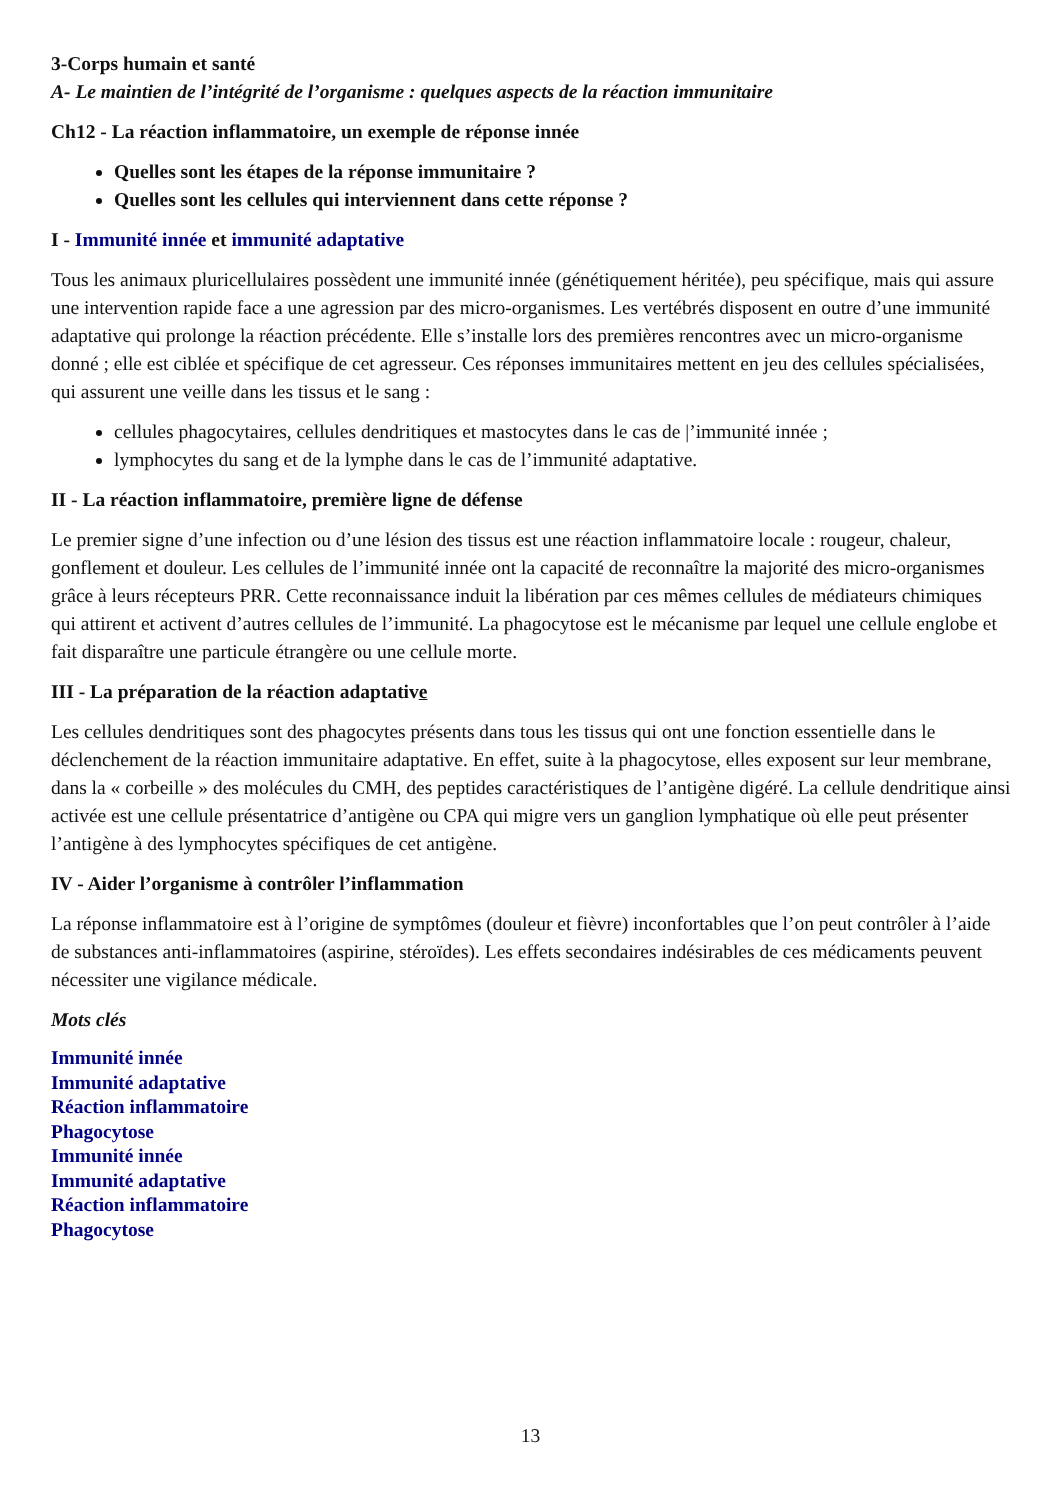3-Corps humain et santé
A- Le maintien de l’intégrité de l’organisme : quelques aspects de la réaction immunitaire
Ch12 - La réaction inflammatoire, un exemple de réponse innée
Quelles sont les étapes de la réponse immunitaire ?
Quelles sont les cellules qui interviennent dans cette réponse ?
I - Immunité innée et immunité adaptative
Tous les animaux pluricellulaires possèdent une immunité innée (génétiquement héritée), peu spécifique, mais qui assure une intervention rapide face a une agression par des micro-organismes. Les vertébrés disposent en outre d’une immunité adaptative qui prolonge la réaction précédente. Elle s’installe lors des premières rencontres avec un micro-organisme donné ; elle est ciblée et spécifique de cet agresseur. Ces réponses immunitaires mettent en jeu des cellules spécialisées, qui assurent une veille dans les tissus et le sang :
cellules phagocytaires, cellules dendritiques et mastocytes dans le cas de |’immunité innée ;
lymphocytes du sang et de la lymphe dans le cas de l’immunité adaptative.
II - La réaction inflammatoire, première ligne de défense
Le premier signe d’une infection ou d’une lésion des tissus est une réaction inflammatoire locale : rougeur, chaleur, gonflement et douleur. Les cellules de l’immunité innée ont la capacité de reconnaître la majorité des micro-organismes grâce à leurs récepteurs PRR. Cette reconnaissance induit la libération par ces mêmes cellules de médiateurs chimiques qui attirent et activent d’autres cellules de l’immunité. La phagocytose est le mécanisme par lequel une cellule englobe et fait disparaître une particule étrangère ou une cellule morte.
III - La préparation de la réaction adaptative
Les cellules dendritiques sont des phagocytes présents dans tous les tissus qui ont une fonction essentielle dans le déclenchement de la réaction immunitaire adaptative. En effet, suite à la phagocytose, elles exposent sur leur membrane, dans la « corbeille » des molécules du CMH, des peptides caractéristiques de l’antigène digéré. La cellule dendritique ainsi activée est une cellule présentatrice d’antigène ou CPA qui migre vers un ganglion lymphatique où elle peut présenter l’antigène à des lymphocytes spécifiques de cet antigène.
IV - Aider l’organisme à contrôler l’inflammation
La réponse inflammatoire est à l’origine de symptômes (douleur et fièvre) inconfortables que l’on peut contrôler à l’aide de substances anti-inflammatoires (aspirine, stéroïdes). Les effets secondaires indésirables de ces médicaments peuvent nécessiter une vigilance médicale.
Mots clés
Immunité innée
Immunité adaptative
Réaction inflammatoire
Phagocytose
Immunité innée
Immunité adaptative
Réaction inflammatoire
Phagocytose
13